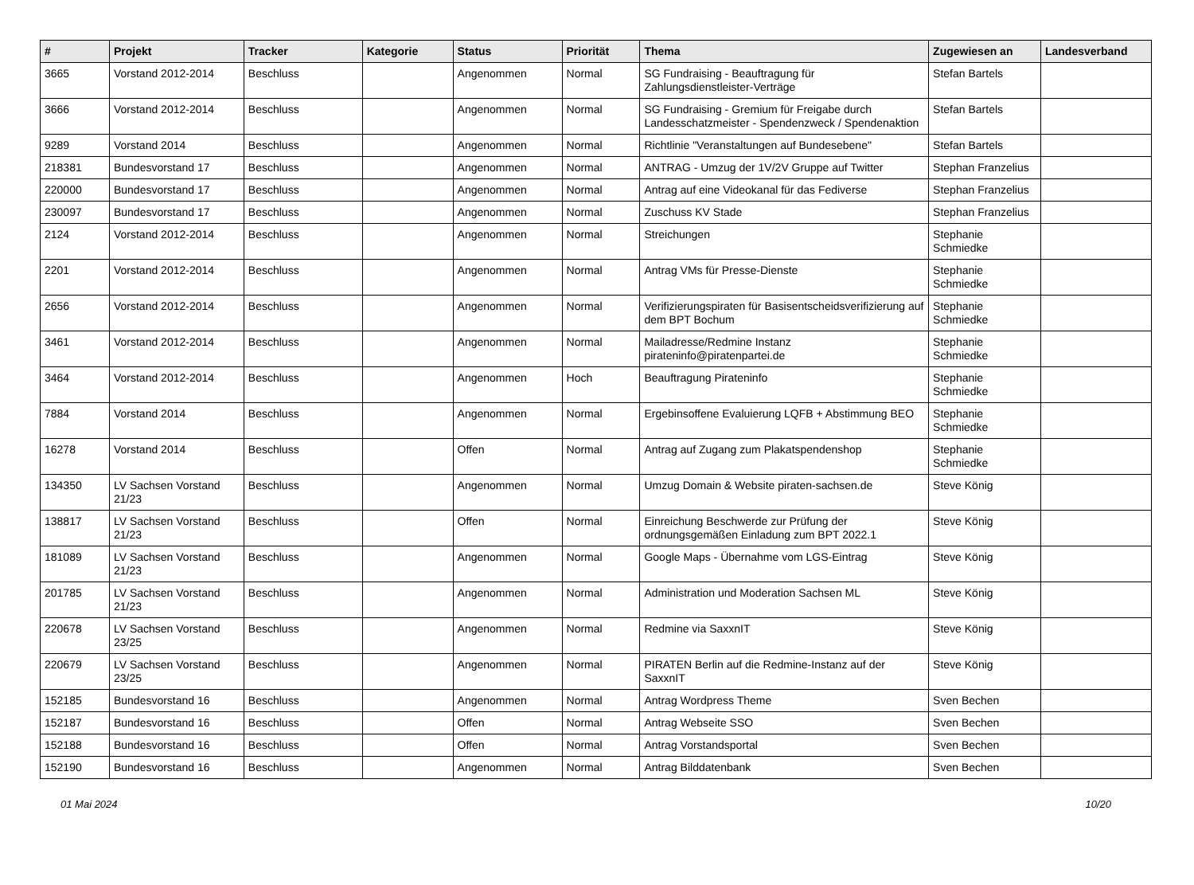| # | Projekt | Tracker | Kategorie | Status | Priorität | Thema | Zugewiesen an | Landesverband |
| --- | --- | --- | --- | --- | --- | --- | --- | --- |
| 3665 | Vorstand 2012-2014 | Beschluss | | Angenommen | Normal | SG Fundraising - Beauftragung für Zahlungsdienstleister-Verträge | Stefan Bartels | |
| 3666 | Vorstand 2012-2014 | Beschluss | | Angenommen | Normal | SG Fundraising - Gremium für Freigabe durch Landesschatzmeister - Spendenzweck / Spendenaktion | Stefan Bartels | |
| 9289 | Vorstand 2014 | Beschluss | | Angenommen | Normal | Richtlinie "Veranstaltungen auf Bundesebene" | Stefan Bartels | |
| 218381 | Bundesvorstand 17 | Beschluss | | Angenommen | Normal | ANTRAG - Umzug der 1V/2V Gruppe auf Twitter | Stephan Franzelius | |
| 220000 | Bundesvorstand 17 | Beschluss | | Angenommen | Normal | Antrag auf eine Videokanal für das Fediverse | Stephan Franzelius | |
| 230097 | Bundesvorstand 17 | Beschluss | | Angenommen | Normal | Zuschuss KV Stade | Stephan Franzelius | |
| 2124 | Vorstand 2012-2014 | Beschluss | | Angenommen | Normal | Streichungen | Stephanie Schmiedke | |
| 2201 | Vorstand 2012-2014 | Beschluss | | Angenommen | Normal | Antrag VMs für Presse-Dienste | Stephanie Schmiedke | |
| 2656 | Vorstand 2012-2014 | Beschluss | | Angenommen | Normal | Verifizierungspiraten für Basisentscheidsverifizierung auf dem BPT Bochum | Stephanie Schmiedke | |
| 3461 | Vorstand 2012-2014 | Beschluss | | Angenommen | Normal | Mailadresse/Redmine Instanz pirateninfo@piratenpartei.de | Stephanie Schmiedke | |
| 3464 | Vorstand 2012-2014 | Beschluss | | Angenommen | Hoch | Beauftragung Pirateninfo | Stephanie Schmiedke | |
| 7884 | Vorstand 2014 | Beschluss | | Angenommen | Normal | Ergebinsoffene Evaluierung LQFB + Abstimmung BEO | Stephanie Schmiedke | |
| 16278 | Vorstand 2014 | Beschluss | | Offen | Normal | Antrag auf Zugang zum Plakatspendenshop | Stephanie Schmiedke | |
| 134350 | LV Sachsen Vorstand 21/23 | Beschluss | | Angenommen | Normal | Umzug Domain & Website piraten-sachsen.de | Steve König | |
| 138817 | LV Sachsen Vorstand 21/23 | Beschluss | | Offen | Normal | Einreichung Beschwerde zur Prüfung der ordnungsgemäßen Einladung zum BPT 2022.1 | Steve König | |
| 181089 | LV Sachsen Vorstand 21/23 | Beschluss | | Angenommen | Normal | Google Maps - Übernahme vom LGS-Eintrag | Steve König | |
| 201785 | LV Sachsen Vorstand 21/23 | Beschluss | | Angenommen | Normal | Administration und Moderation Sachsen ML | Steve König | |
| 220678 | LV Sachsen Vorstand 23/25 | Beschluss | | Angenommen | Normal | Redmine via SaxxnIT | Steve König | |
| 220679 | LV Sachsen Vorstand 23/25 | Beschluss | | Angenommen | Normal | PIRATEN Berlin auf die Redmine-Instanz auf der SaxxnIT | Steve König | |
| 152185 | Bundesvorstand 16 | Beschluss | | Angenommen | Normal | Antrag Wordpress Theme | Sven Bechen | |
| 152187 | Bundesvorstand 16 | Beschluss | | Offen | Normal | Antrag Webseite SSO | Sven Bechen | |
| 152188 | Bundesvorstand 16 | Beschluss | | Offen | Normal | Antrag Vorstandsportal | Sven Bechen | |
| 152190 | Bundesvorstand 16 | Beschluss | | Angenommen | Normal | Antrag Bilddatenbank | Sven Bechen | |
01 Mai 2024 10/20